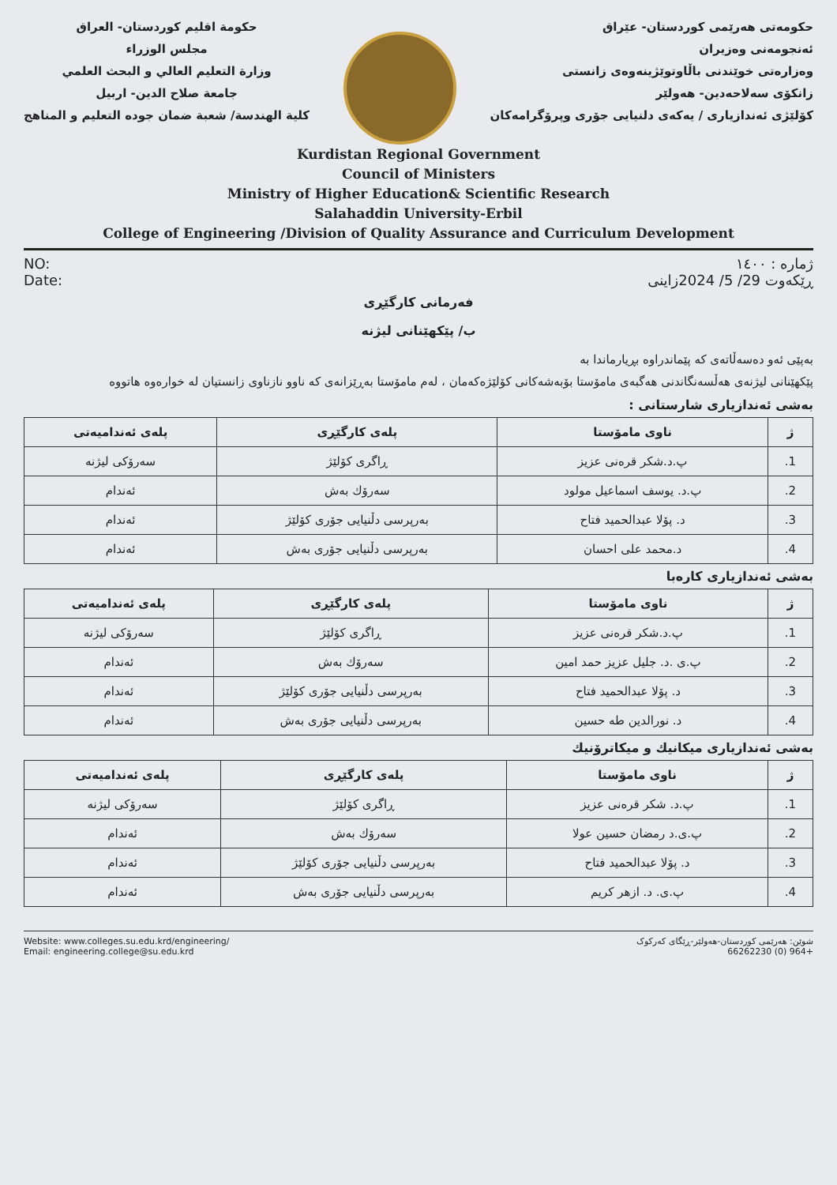حكومة اقليم كوردستان- العراق
مجلس الوزراء
وزارة التعليم العالي و البحث العلمي
جامعة صلاح الدين- اربيل
كلية الهندسة/ شعبة ضمان جوده التعليم و المناهج
حکومەتی هەرێمی کوردستان- عێراق
ئەنجومەنی وەزیران
وەزارەتی خوێندنی باڵاوتوێژینەوەی زانستی
زانکۆی سەلاحەدین- هەولێر
کۆلێژی ئەندازیاری / یەکەی دلنیایی جۆری وپرۆگرامەکان
Kurdistan Regional Government
Council of Ministers
Ministry of Higher Education& Scientific Research
Salahaddin University-Erbil
College of Engineering /Division of Quality Assurance and Curriculum Development
NO:
Date:
ژمارە : ١٤٠٠
ڕێکەوت 29/ 5/ 2024زاینی
فەرمانی کارگێڕی
ب/ پێکهێنانی لیژنە
بەپێی ئەو دەسەڵاتەی کە پێماندراوە بڕیارماندا بە
پێکهێنانی لیژنەی هەڵسەنگاندنی هەگبەی مامۆستا بۆبەشەکانی کۆلێژەکەمان ، لەم مامۆستا بەڕێزانەی کە ناوو نازناوی زانستیان لە خوارەوە هاتووە
بەشی ئەندازیاری شارستانی :
| ژ | ناوی مامۆستا | پلەی کارگێڕی | پلەی ئەندامیەتی |
| --- | --- | --- | --- |
| 1. | پ.د.شکر قرەنی عزیز | ڕاگری کۆلێژ | سەرۆکی لیژنە |
| 2. | پ.د. یوسف اسماعیل مولود | سەرۆك بەش | ئەندام |
| 3. | د. پۆلا عبدالحمید فتاح | بەرپرسی دڵنیایی جۆری کۆلێژ | ئەندام |
| 4. | د.محمد علی احسان | بەرپرسی دڵنیایی جۆری بەش | ئەندام |
بەشی ئەندازیاری کارەبا
| ژ | ناوی مامۆستا | پلەی کارگێڕی | پلەی ئەندامیەتی |
| --- | --- | --- | --- |
| 1. | پ.د.شکر قرەنی عزیز | ڕاگری کۆلێژ | سەرۆکی لیژنە |
| 2. | پ.ی .د. جلیل عزیز حمد امین | سەرۆك بەش | ئەندام |
| 3. | د. پۆلا عبدالحمید فتاح | بەرپرسی دڵنیایی جۆری کۆلێژ | ئەندام |
| 4. | د. نورالدین طه حسین | بەرپرسی دڵنیایی جۆری بەش | ئەندام |
بەشی ئەندازیاری میکانیك و میکاترۆنیك
| ژ | ناوی مامۆستا | پلەی کارگێڕی | پلەی ئەندامیەتی |
| --- | --- | --- | --- |
| 1. | پ.د. شکر قرەنی عزیز | ڕاگری کۆلێژ | سەرۆکی لیژنە |
| 2. | پ.ی.د رمضان حسین عولا | سەرۆك بەش | ئەندام |
| 3. | د. پۆلا عبدالحمید فتاح | بەرپرسی دڵنیایی جۆری کۆلێژ | ئەندام |
| 4. | پ.ی. د. ازهر کریم | بەرپرسی دڵنیایی جۆری بەش | ئەندام |
Website: www.colleges.su.edu.krd/engineering/
Email: engineering.college@su.edu.krd
شوێن: هەرێمی کوردستان-هەولێر-ڕێگای کەرکوک
+964 (0) 66262230